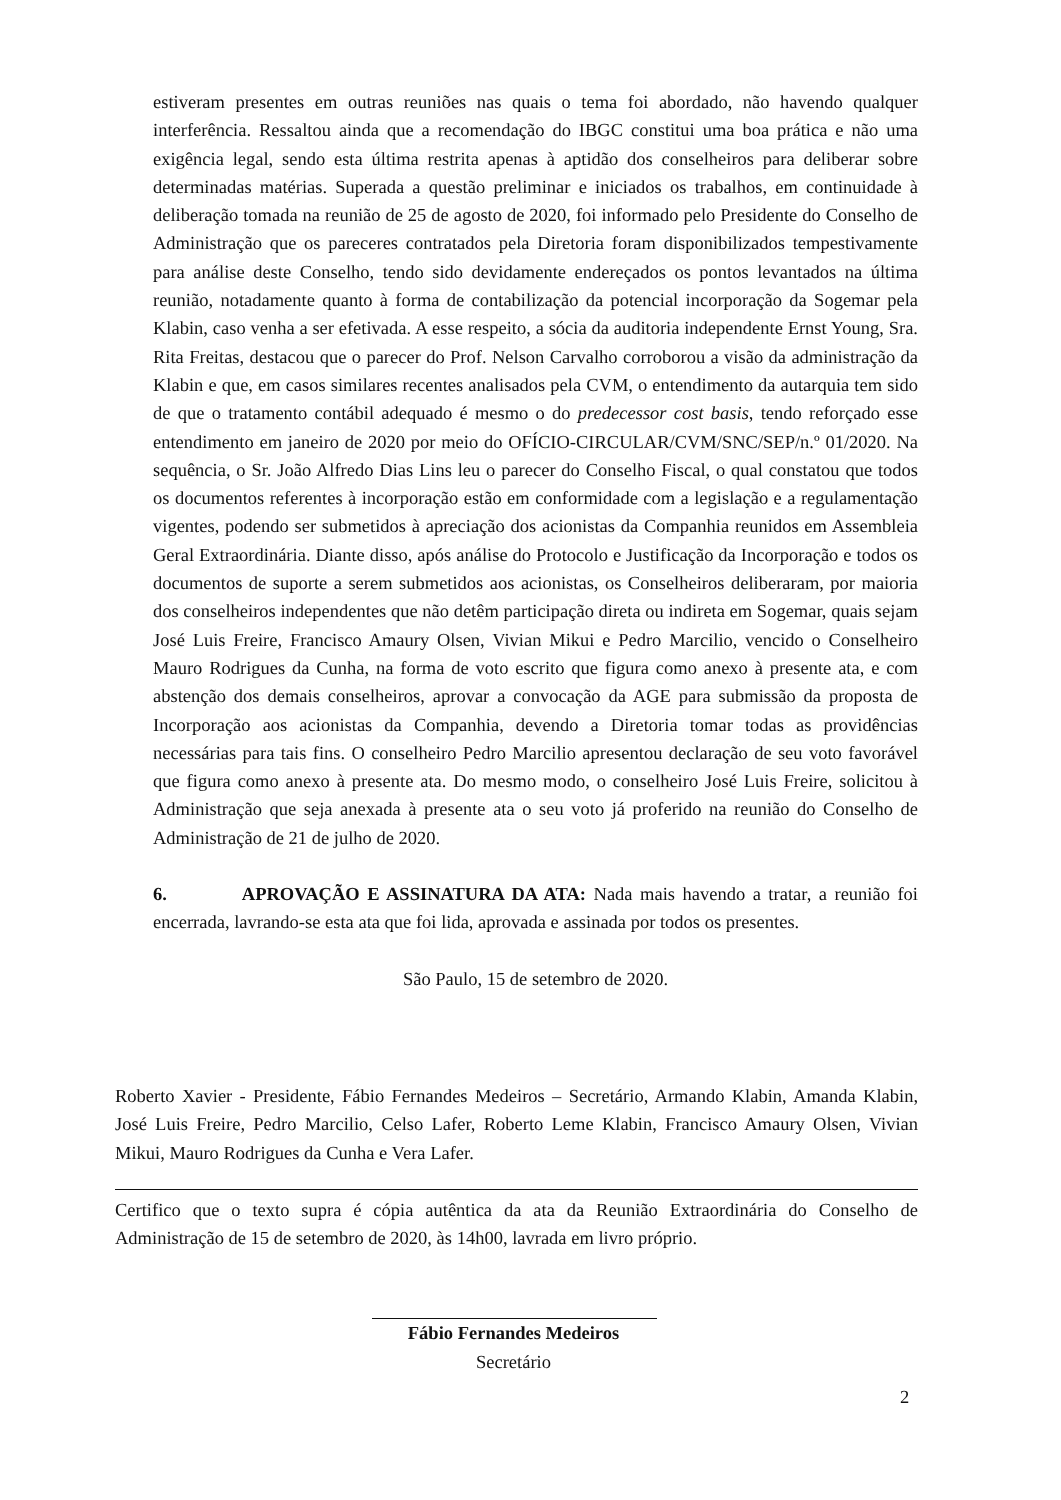estiveram presentes em outras reuniões nas quais o tema foi abordado, não havendo qualquer interferência. Ressaltou ainda que a recomendação do IBGC constitui uma boa prática e não uma exigência legal, sendo esta última restrita apenas à aptidão dos conselheiros para deliberar sobre determinadas matérias. Superada a questão preliminar e iniciados os trabalhos, em continuidade à deliberação tomada na reunião de 25 de agosto de 2020, foi informado pelo Presidente do Conselho de Administração que os pareceres contratados pela Diretoria foram disponibilizados tempestivamente para análise deste Conselho, tendo sido devidamente endereçados os pontos levantados na última reunião, notadamente quanto à forma de contabilização da potencial incorporação da Sogemar pela Klabin, caso venha a ser efetivada. A esse respeito, a sócia da auditoria independente Ernst Young, Sra. Rita Freitas, destacou que o parecer do Prof. Nelson Carvalho corroborou a visão da administração da Klabin e que, em casos similares recentes analisados pela CVM, o entendimento da autarquia tem sido de que o tratamento contábil adequado é mesmo o do predecessor cost basis, tendo reforçado esse entendimento em janeiro de 2020 por meio do OFÍCIO-CIRCULAR/CVM/SNC/SEP/n.º 01/2020. Na sequência, o Sr. João Alfredo Dias Lins leu o parecer do Conselho Fiscal, o qual constatou que todos os documentos referentes à incorporação estão em conformidade com a legislação e a regulamentação vigentes, podendo ser submetidos à apreciação dos acionistas da Companhia reunidos em Assembleia Geral Extraordinária. Diante disso, após análise do Protocolo e Justificação da Incorporação e todos os documentos de suporte a serem submetidos aos acionistas, os Conselheiros deliberaram, por maioria dos conselheiros independentes que não detêm participação direta ou indireta em Sogemar, quais sejam José Luis Freire, Francisco Amaury Olsen, Vivian Mikui e Pedro Marcilio, vencido o Conselheiro Mauro Rodrigues da Cunha, na forma de voto escrito que figura como anexo à presente ata, e com abstenção dos demais conselheiros, aprovar a convocação da AGE para submissão da proposta de Incorporação aos acionistas da Companhia, devendo a Diretoria tomar todas as providências necessárias para tais fins. O conselheiro Pedro Marcilio apresentou declaração de seu voto favorável que figura como anexo à presente ata. Do mesmo modo, o conselheiro José Luis Freire, solicitou à Administração que seja anexada à presente ata o seu voto já proferido na reunião do Conselho de Administração de 21 de julho de 2020.
6. APROVAÇÃO E ASSINATURA DA ATA: Nada mais havendo a tratar, a reunião foi encerrada, lavrando-se esta ata que foi lida, aprovada e assinada por todos os presentes.
São Paulo, 15 de setembro de 2020.
Roberto Xavier - Presidente, Fábio Fernandes Medeiros – Secretário, Armando Klabin, Amanda Klabin, José Luis Freire, Pedro Marcilio, Celso Lafer, Roberto Leme Klabin, Francisco Amaury Olsen, Vivian Mikui, Mauro Rodrigues da Cunha e Vera Lafer.
Certifico que o texto supra é cópia autêntica da ata da Reunião Extraordinária do Conselho de Administração de 15 de setembro de 2020, às 14h00, lavrada em livro próprio.
Fábio Fernandes Medeiros
Secretário
2